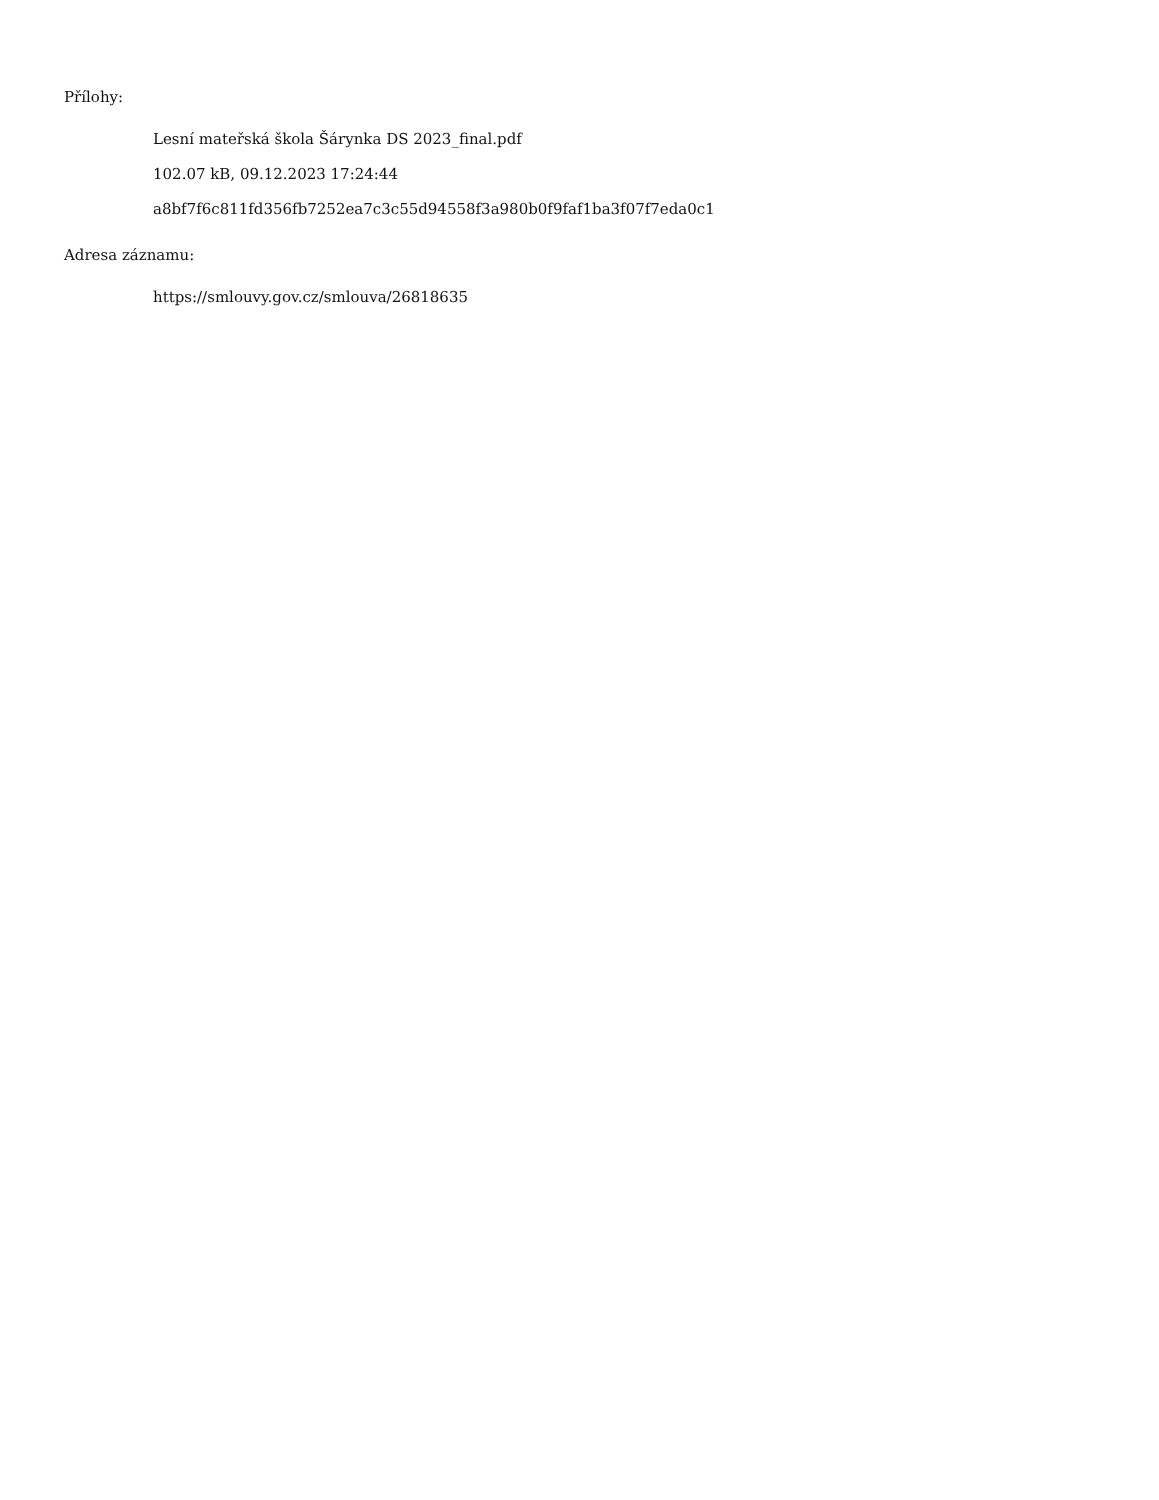Přílohy:
Lesní mateřská škola Šárynka DS 2023_final.pdf
102.07 kB, 09.12.2023 17:24:44
a8bf7f6c811fd356fb7252ea7c3c55d94558f3a980b0f9faf1ba3f07f7eda0c1
Adresa záznamu:
https://smlouvy.gov.cz/smlouva/26818635